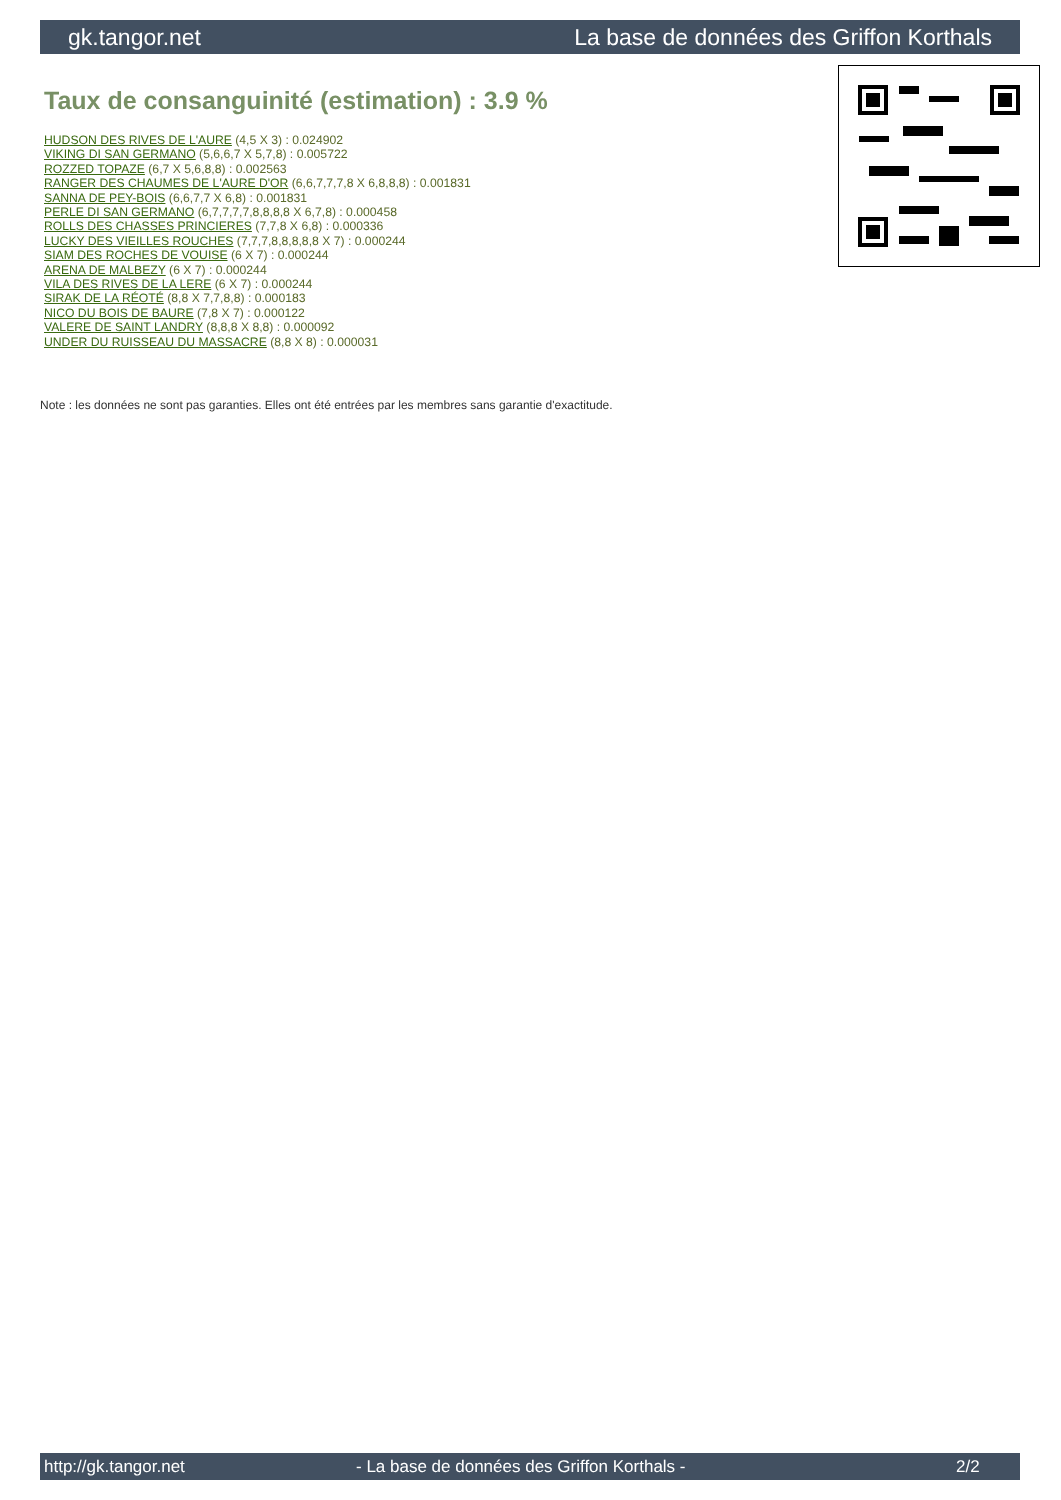gk.tangor.net La base de données des Griffon Korthals
Taux de consanguinité (estimation) : 3.9 %
HUDSON DES RIVES DE L'AURE (4,5 X 3) : 0.024902
VIKING DI SAN GERMANO (5,6,6,7 X 5,7,8) : 0.005722
ROZZED TOPAZE (6,7 X 5,6,8,8) : 0.002563
RANGER DES CHAUMES DE L'AURE D'OR (6,6,7,7,7,8 X 6,8,8,8) : 0.001831
SANNA DE PEY-BOIS (6,6,7,7 X 6,8) : 0.001831
PERLE DI SAN GERMANO (6,7,7,7,7,8,8,8,8 X 6,7,8) : 0.000458
ROLLS DES CHASSES PRINCIERES (7,7,8 X 6,8) : 0.000336
LUCKY DES VIEILLES ROUCHES (7,7,7,8,8,8,8,8 X 7) : 0.000244
SIAM DES ROCHES DE VOUISE (6 X 7) : 0.000244
ARENA DE MALBEZY (6 X 7) : 0.000244
VILA DES RIVES DE LA LERE (6 X 7) : 0.000244
SIRAK DE LA RÉOTÉ (8,8 X 7,7,8,8) : 0.000183
NICO DU BOIS DE BAURE (7,8 X 7) : 0.000122
VALERE DE SAINT LANDRY (8,8,8 X 8,8) : 0.000092
UNDER DU RUISSEAU DU MASSACRE (8,8 X 8) : 0.000031
Note : les données ne sont pas garanties. Elles ont été entrées par les membres sans garantie d'exactitude.
http://gk.tangor.net - La base de données des Griffon Korthals - 2/2